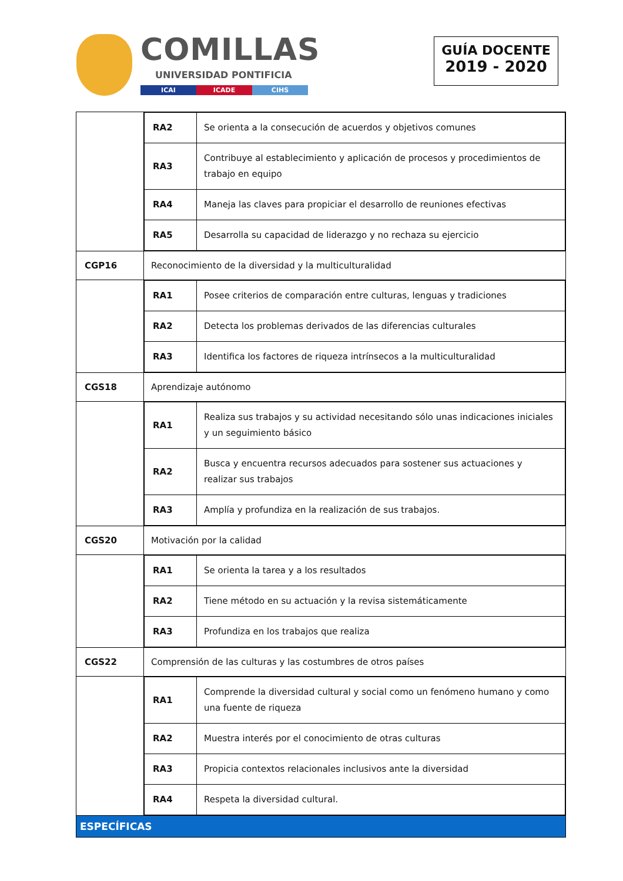COMILLAS
UNIVERSIDAD PONTIFICIA
ICAI ICADE CIHS
GUÍA DOCENTE
2019 - 2020
| | / RA2 / Se orienta a la consecución de acuerdos y objetivos comunes / / RA3 / Contribuye al establecimiento y aplicación de procesos y procedimientos de trabajo en equipo / / RA4 / Maneja las claves para propiciar el desarrollo de reuniones efectivas / / RA5 / Desarrolla su capacidad de liderazgo y no rechaza su ejercicio / |
| CGP16 | Reconocimiento de la diversidad y la multiculturalidad |
| | / RA1 / Posee criterios de comparación entre culturas, lenguas y tradiciones / / RA2 / Detecta los problemas derivados de las diferencias culturales / / RA3 / Identifica los factores de riqueza intrínsecos a la multiculturalidad / |
| CGS18 | Aprendizaje autónomo |
| | / RA1 / Realiza sus trabajos y su actividad necesitando sólo unas indicaciones iniciales y un seguimiento básico / / RA2 / Busca y encuentra recursos adecuados para sostener sus actuaciones y realizar sus trabajos / / RA3 / Amplía y profundiza en la realización de sus trabajos. / |
| CGS20 | Motivación por la calidad |
| | / RA1 / Se orienta la tarea y a los resultados / / RA2 / Tiene método en su actuación y la revisa sistemáticamente / / RA3 / Profundiza en los trabajos que realiza / |
| CGS22 | Comprensión de las culturas y las costumbres de otros países |
| | / RA1 / Comprende la diversidad cultural y social como un fenómeno humano y como una fuente de riqueza / / RA2 / Muestra interés por el conocimiento de otras culturas / / RA3 / Propicia contextos relacionales inclusivos ante la diversidad / / RA4 / Respeta la diversidad cultural. / |
| ESPECÍFICAS | |